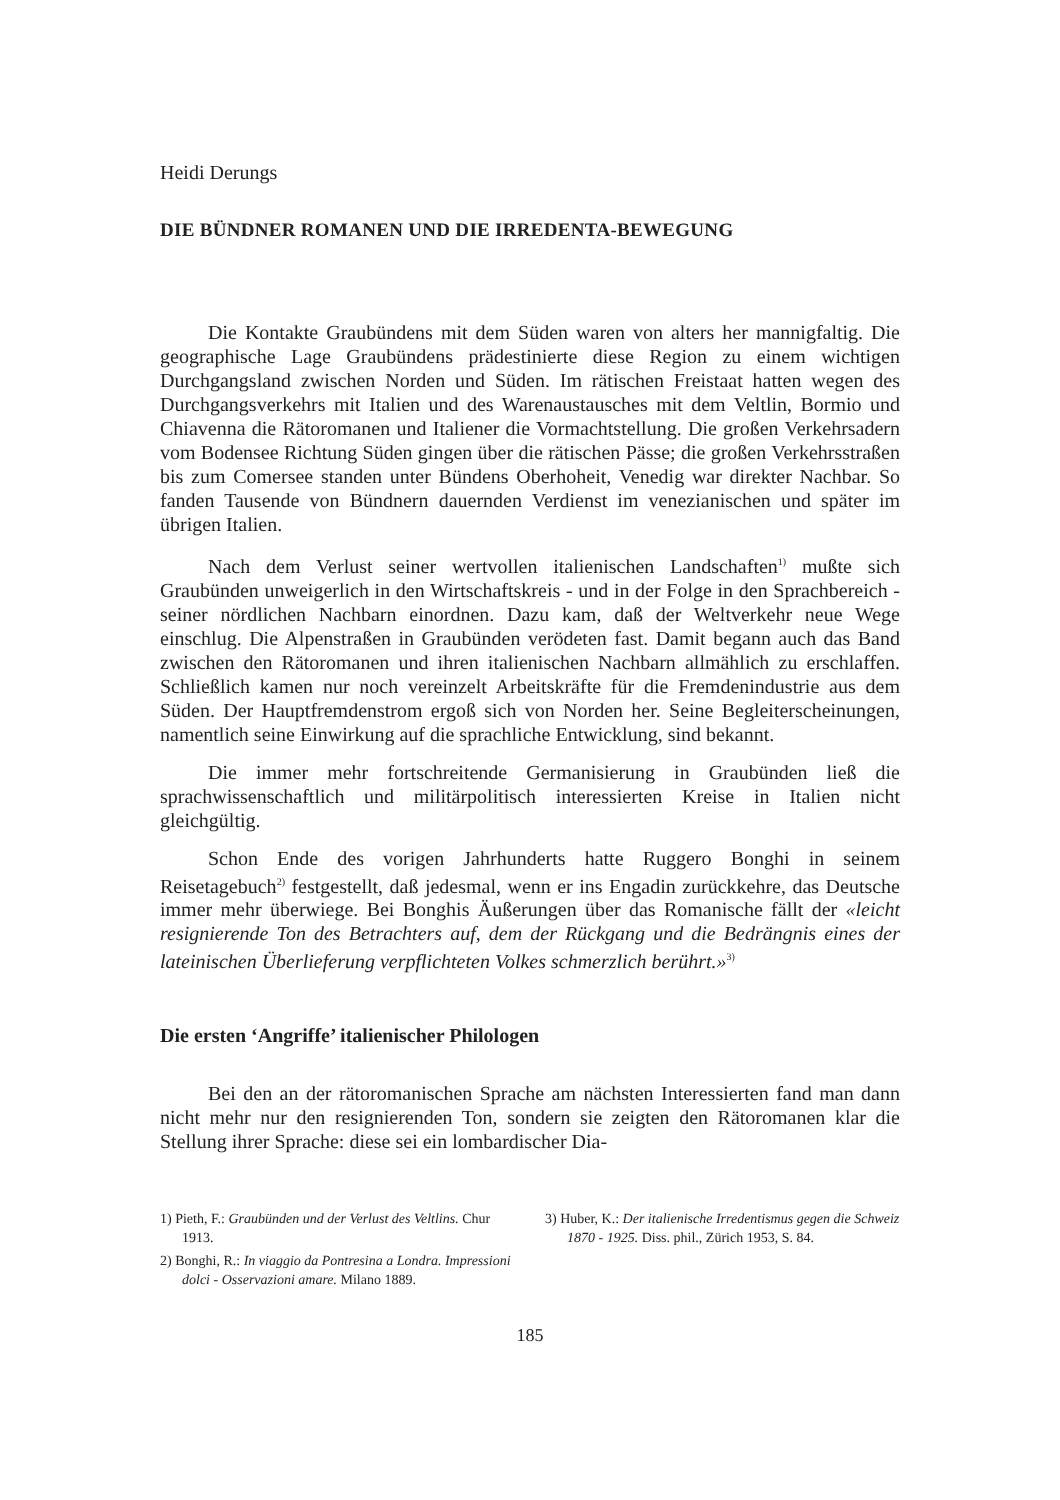Heidi Derungs
DIE BÜNDNER ROMANEN UND DIE IRREDENTA-BEWEGUNG
Die Kontakte Graubündens mit dem Süden waren von alters her mannigfaltig. Die geographische Lage Graubündens prädestinierte diese Region zu einem wichtigen Durchgangsland zwischen Norden und Süden. Im rätischen Freistaat hatten wegen des Durchgangsverkehrs mit Italien und des Warenaustausches mit dem Veltlin, Bormio und Chiavenna die Rätoromanen und Italiener die Vormachtstellung. Die großen Verkehrsadern vom Bodensee Richtung Süden gingen über die rätischen Pässe; die großen Verkehrsstraßen bis zum Comersee standen unter Bündens Oberhoheit, Venedig war direkter Nachbar. So fanden Tausende von Bündnern dauernden Verdienst im venezianischen und später im übrigen Italien.
Nach dem Verlust seiner wertvollen italienischen Landschaften<sup>1)</sup> mußte sich Graubünden unweigerlich in den Wirtschaftskreis - und in der Folge in den Sprachbereich - seiner nördlichen Nachbarn einordnen. Dazu kam, daß der Weltverkehr neue Wege einschlug. Die Alpenstraßen in Graubünden verödeten fast. Damit begann auch das Band zwischen den Rätoromanen und ihren italienischen Nachbarn allmählich zu erschlaffen. Schließlich kamen nur noch vereinzelt Arbeitskräfte für die Fremdenindustrie aus dem Süden. Der Hauptfremdenstrom ergoß sich von Norden her. Seine Begleiterscheinungen, namentlich seine Einwirkung auf die sprachliche Entwicklung, sind bekannt.
Die immer mehr fortschreitende Germanisierung in Graubünden ließ die sprachwissenschaftlich und militärpolitisch interessierten Kreise in Italien nicht gleichgültig.
Schon Ende des vorigen Jahrhunderts hatte Ruggero Bonghi in seinem Reisetagebuch<sup>2)</sup> festgestellt, daß jedesmal, wenn er ins Engadin zurückkehre, das Deutsche immer mehr überwiege. Bei Bonghis Äußerungen über das Romanische fällt der «leicht resignierende Ton des Betrachters auf, dem der Rückgang und die Bedrängnis eines der lateinischen Überlieferung verpflichteten Volkes schmerzlich berührt.»<sup>3)</sup>
Die ersten ‘Angriffe’ italienischer Philologen
Bei den an der rätoromanischen Sprache am nächsten Interessierten fand man dann nicht mehr nur den resignierenden Ton, sondern sie zeigten den Rätoromanen klar die Stellung ihrer Sprache: diese sei ein lombardischer Dia-
1) Pieth, F.: Graubünden und der Verlust des Veltlins. Chur 1913.
2) Bonghi, R.: In viaggio da Pontresina a Londra. Impressioni dolci - Osservazioni amare. Milano 1889.
3) Huber, K.: Der italienische Irredentismus gegen die Schweiz 1870 - 1925. Diss. phil., Zürich 1953, S. 84.
185